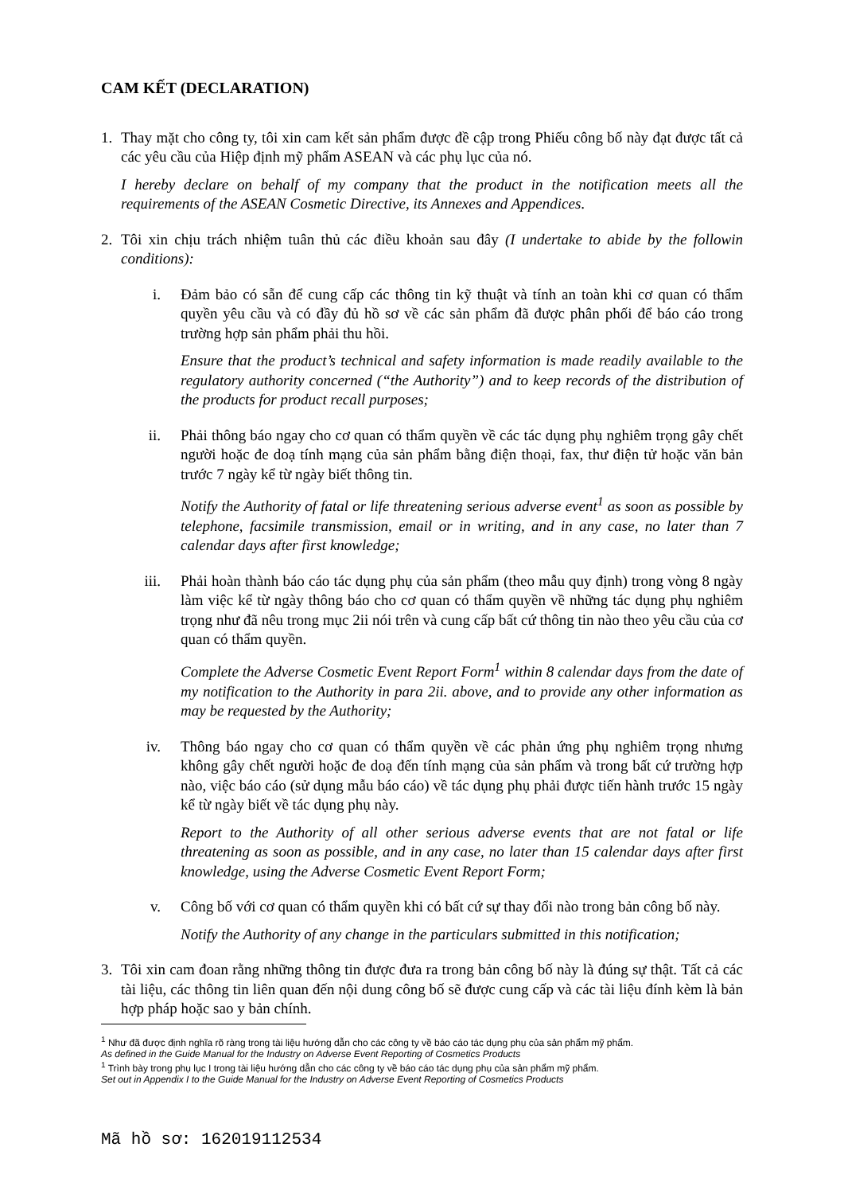CAM KẾT (DECLARATION)
1. Thay mặt cho công ty, tôi xin cam kết sản phẩm được đề cập trong Phiếu công bố này đạt được tất cả các yêu cầu của Hiệp định mỹ phẩm ASEAN và các phụ lục của nó.
I hereby declare on behalf of my company that the product in the notification meets all the requirements of the ASEAN Cosmetic Directive, its Annexes and Appendices.
2. Tôi xin chịu trách nhiệm tuân thủ các điều khoản sau đây (I undertake to abide by the followin conditions):
i. Đảm bảo có sẵn để cung cấp các thông tin kỹ thuật và tính an toàn khi cơ quan có thẩm quyền yêu cầu và có đầy đủ hồ sơ về các sản phẩm đã được phân phối để báo cáo trong trường hợp sản phẩm phải thu hồi.
Ensure that the product’s technical and safety information is made readily available to the regulatory authority concerned (“the Authority”) and to keep records of the distribution of the products for product recall purposes;
ii. Phải thông báo ngay cho cơ quan có thẩm quyền về các tác dụng phụ nghiêm trọng gây chết người hoặc đe doạ tính mạng của sản phẩm bằng điện thoại, fax, thư điện tử hoặc văn bản trước 7 ngày kể từ ngày biết thông tin.
Notify the Authority of fatal or life threatening serious adverse event<sup>1</sup> as soon as possible by telephone, facsimile transmission, email or in writing, and in any case, no later than 7 calendar days after first knowledge;
iii. Phải hoàn thành báo cáo tác dụng phụ của sản phẩm (theo mẫu quy định) trong vòng 8 ngày làm việc kể từ ngày thông báo cho cơ quan có thẩm quyền về những tác dụng phụ nghiêm trọng như đã nêu trong mục 2ii nói trên và cung cấp bất cứ thông tin nào theo yêu cầu của cơ quan có thẩm quyền.
Complete the Adverse Cosmetic Event Report Form<sup>1</sup> within 8 calendar days from the date of my notification to the Authority in para 2ii. above, and to provide any other information as may be requested by the Authority;
iv. Thông báo ngay cho cơ quan có thẩm quyền về các phản ứng phụ nghiêm trọng nhưng không gây chết người hoặc đe doạ đến tính mạng của sản phẩm và trong bất cứ trường hợp nào, việc báo cáo (sử dụng mẫu báo cáo) về tác dụng phụ phải được tiến hành trước 15 ngày kể từ ngày biết về tác dụng phụ này.
Report to the Authority of all other serious adverse events that are not fatal or life threatening as soon as possible, and in any case, no later than 15 calendar days after first knowledge, using the Adverse Cosmetic Event Report Form;
v. Công bố với cơ quan có thẩm quyền khi có bất cứ sự thay đổi nào trong bản công bố này.
Notify the Authority of any change in the particulars submitted in this notification;
3. Tôi xin cam đoan rằng những thông tin được đưa ra trong bản công bố này là đúng sự thật. Tất cả các tài liệu, các thông tin liên quan đến nội dung công bố sẽ được cung cấp và các tài liệu đính kèm là bản hợp pháp hoặc sao y bản chính.
<sup>1</sup> Như đã được định nghĩa rõ ràng trong tài liệu hướng dẫn cho các công ty về báo cáo tác dụng phụ của sản phẩm mỹ phẩm.
As defined in the Guide Manual for the Industry on Adverse Event Reporting of Cosmetics Products
<sup>1</sup> Trình bày trong phụ lục I trong tài liệu hướng dẫn cho các công ty về báo cáo tác dụng phụ của sản phẩm mỹ phẩm.
Set out in Appendix I to the Guide Manual for the Industry on Adverse Event Reporting of Cosmetics Products
Mã hồ sơ: 162019112534